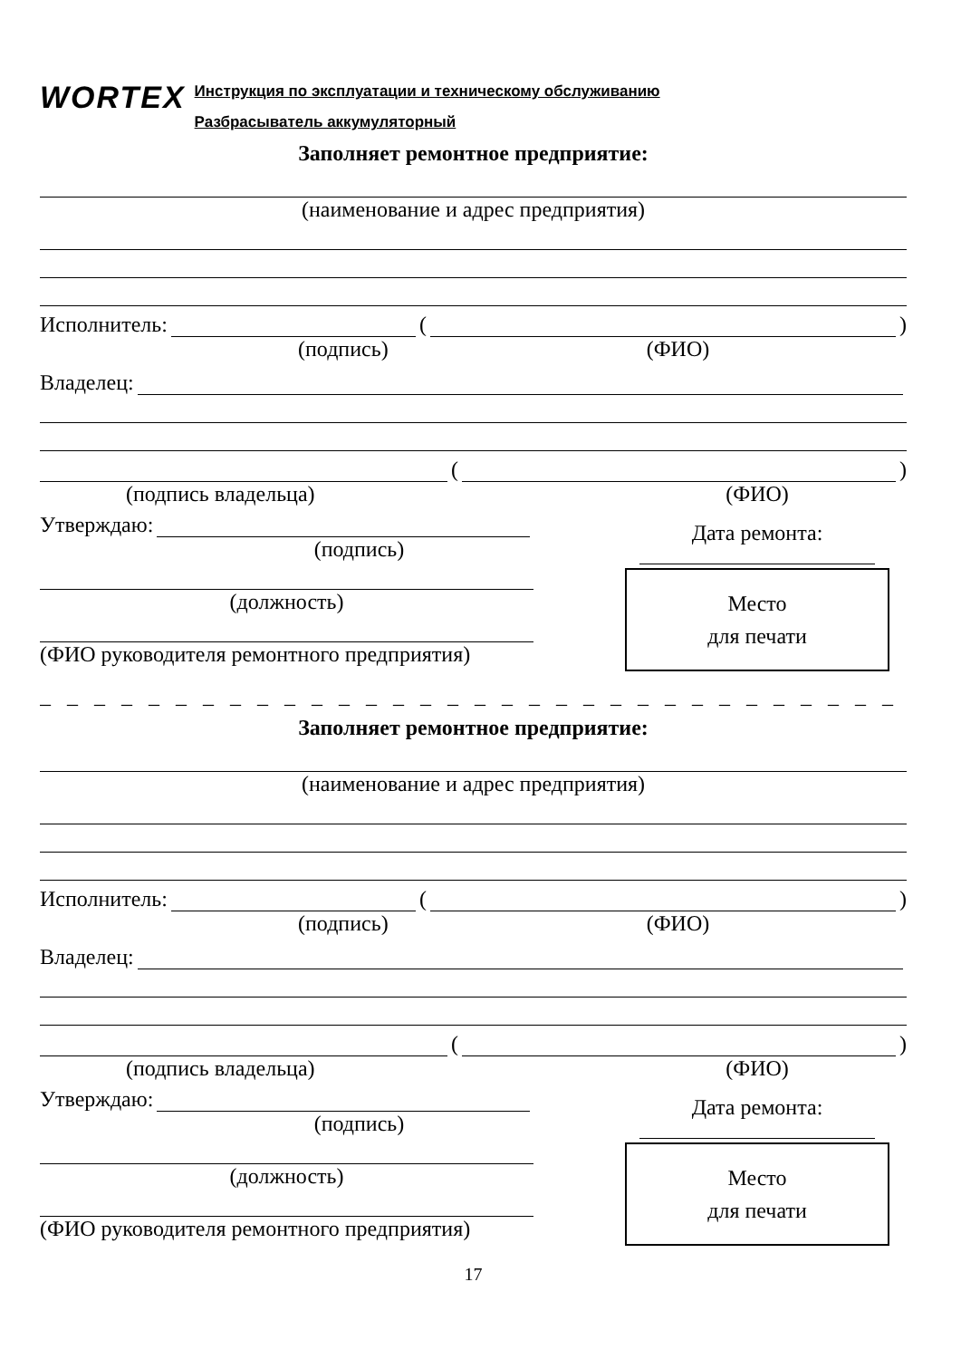WORTEX
Инструкция по эксплуатации и техническому обслуживанию
Разбрасыватель аккумуляторный
Заполняет ремонтное предприятие:
(наименование и адрес предприятия)
Исполнитель: ( )
(подпись) (ФИО)
Владелец:
( )
(подпись владельца)
Утверждаю:
(подпись)
(должность)
(ФИО руководителя ремонтного предприятия)
(ФИО)
Дата ремонта:
Место
для печати
_ _ _ _ _ _ _ _ _ _ _ _ _ _ _ _ _ _ _ _ _ _ _ _ _ _ _ _ _ _ _ _ _ _ _ _ _ _ _ _
Заполняет ремонтное предприятие:
(наименование и адрес предприятия)
Исполнитель: ( )
(подпись) (ФИО)
Владелец:
( )
(подпись владельца)
Утверждаю:
(подпись)
(должность)
(ФИО руководителя ремонтного предприятия)
(ФИО)
Дата ремонта:
Место
для печати
17